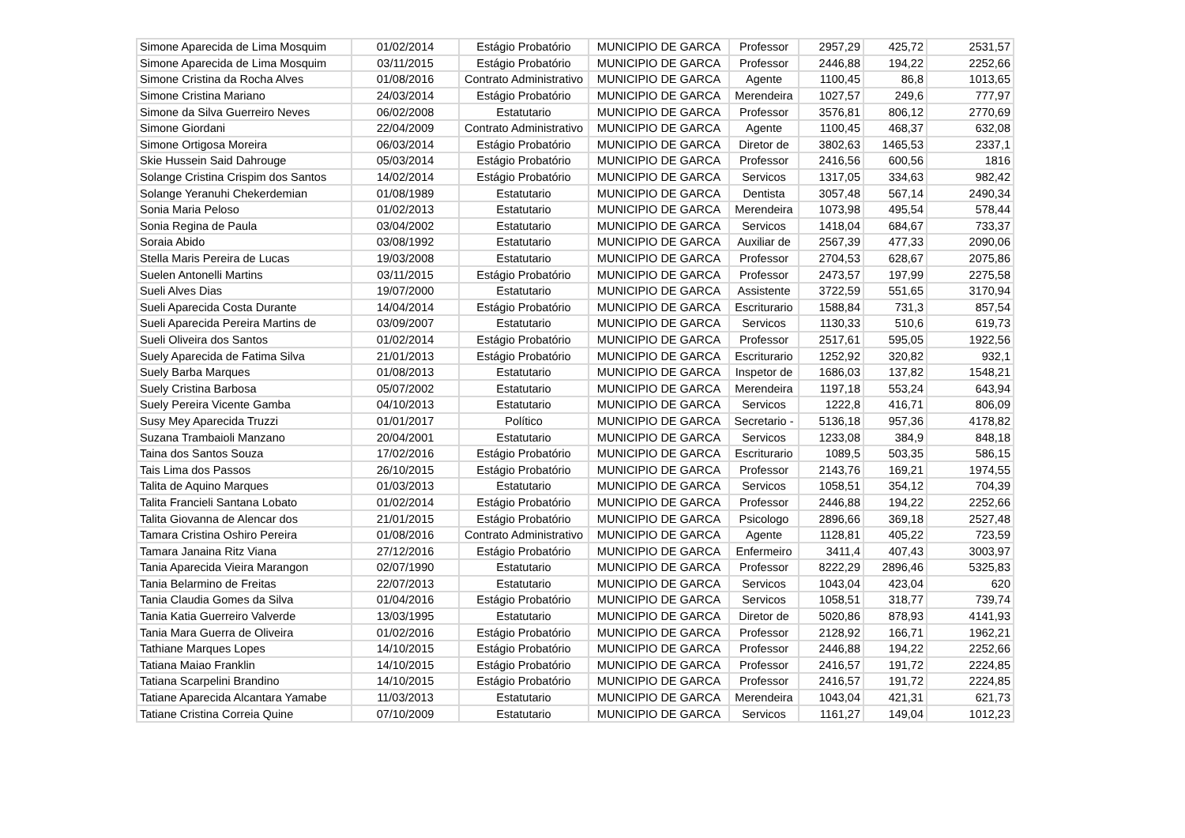| Simone Aparecida de Lima Mosquim | 01/02/2014 | Estágio Probatório | MUNICIPIO DE GARCA | Professor | 2957,29 | 425,72 | 2531,57 |
| Simone Aparecida de Lima Mosquim | 03/11/2015 | Estágio Probatório | MUNICIPIO DE GARCA | Professor | 2446,88 | 194,22 | 2252,66 |
| Simone Cristina da Rocha Alves | 01/08/2016 | Contrato Administrativo | MUNICIPIO DE GARCA | Agente | 1100,45 | 86,8 | 1013,65 |
| Simone Cristina Mariano | 24/03/2014 | Estágio Probatório | MUNICIPIO DE GARCA | Merendeira | 1027,57 | 249,6 | 777,97 |
| Simone da Silva Guerreiro Neves | 06/02/2008 | Estatutario | MUNICIPIO DE GARCA | Professor | 3576,81 | 806,12 | 2770,69 |
| Simone Giordani | 22/04/2009 | Contrato Administrativo | MUNICIPIO DE GARCA | Agente | 1100,45 | 468,37 | 632,08 |
| Simone Ortigosa Moreira | 06/03/2014 | Estágio Probatório | MUNICIPIO DE GARCA | Diretor de | 3802,63 | 1465,53 | 2337,1 |
| Skie Hussein Said Dahrouge | 05/03/2014 | Estágio Probatório | MUNICIPIO DE GARCA | Professor | 2416,56 | 600,56 | 1816 |
| Solange Cristina Crispim dos Santos | 14/02/2014 | Estágio Probatório | MUNICIPIO DE GARCA | Servicos | 1317,05 | 334,63 | 982,42 |
| Solange Yeranuhi Chekerdemian | 01/08/1989 | Estatutario | MUNICIPIO DE GARCA | Dentista | 3057,48 | 567,14 | 2490,34 |
| Sonia Maria Peloso | 01/02/2013 | Estatutario | MUNICIPIO DE GARCA | Merendeira | 1073,98 | 495,54 | 578,44 |
| Sonia Regina de Paula | 03/04/2002 | Estatutario | MUNICIPIO DE GARCA | Servicos | 1418,04 | 684,67 | 733,37 |
| Soraia Abido | 03/08/1992 | Estatutario | MUNICIPIO DE GARCA | Auxiliar de | 2567,39 | 477,33 | 2090,06 |
| Stella Maris Pereira de Lucas | 19/03/2008 | Estatutario | MUNICIPIO DE GARCA | Professor | 2704,53 | 628,67 | 2075,86 |
| Suelen Antonelli Martins | 03/11/2015 | Estágio Probatório | MUNICIPIO DE GARCA | Professor | 2473,57 | 197,99 | 2275,58 |
| Sueli Alves Dias | 19/07/2000 | Estatutario | MUNICIPIO DE GARCA | Assistente | 3722,59 | 551,65 | 3170,94 |
| Sueli Aparecida Costa Durante | 14/04/2014 | Estágio Probatório | MUNICIPIO DE GARCA | Escriturario | 1588,84 | 731,3 | 857,54 |
| Sueli Aparecida Pereira Martins de | 03/09/2007 | Estatutario | MUNICIPIO DE GARCA | Servicos | 1130,33 | 510,6 | 619,73 |
| Sueli Oliveira dos Santos | 01/02/2014 | Estágio Probatório | MUNICIPIO DE GARCA | Professor | 2517,61 | 595,05 | 1922,56 |
| Suely Aparecida de Fatima Silva | 21/01/2013 | Estágio Probatório | MUNICIPIO DE GARCA | Escriturario | 1252,92 | 320,82 | 932,1 |
| Suely Barba Marques | 01/08/2013 | Estatutario | MUNICIPIO DE GARCA | Inspetor de | 1686,03 | 137,82 | 1548,21 |
| Suely Cristina Barbosa | 05/07/2002 | Estatutario | MUNICIPIO DE GARCA | Merendeira | 1197,18 | 553,24 | 643,94 |
| Suely Pereira Vicente Gamba | 04/10/2013 | Estatutario | MUNICIPIO DE GARCA | Servicos | 1222,8 | 416,71 | 806,09 |
| Susy Mey Aparecida Truzzi | 01/01/2017 | Político | MUNICIPIO DE GARCA | Secretario - | 5136,18 | 957,36 | 4178,82 |
| Suzana Trambaioli Manzano | 20/04/2001 | Estatutario | MUNICIPIO DE GARCA | Servicos | 1233,08 | 384,9 | 848,18 |
| Taina dos Santos Souza | 17/02/2016 | Estágio Probatório | MUNICIPIO DE GARCA | Escriturario | 1089,5 | 503,35 | 586,15 |
| Tais Lima dos Passos | 26/10/2015 | Estágio Probatório | MUNICIPIO DE GARCA | Professor | 2143,76 | 169,21 | 1974,55 |
| Talita de Aquino Marques | 01/03/2013 | Estatutario | MUNICIPIO DE GARCA | Servicos | 1058,51 | 354,12 | 704,39 |
| Talita Francieli Santana Lobato | 01/02/2014 | Estágio Probatório | MUNICIPIO DE GARCA | Professor | 2446,88 | 194,22 | 2252,66 |
| Talita Giovanna de Alencar dos | 21/01/2015 | Estágio Probatório | MUNICIPIO DE GARCA | Psicologo | 2896,66 | 369,18 | 2527,48 |
| Tamara Cristina Oshiro Pereira | 01/08/2016 | Contrato Administrativo | MUNICIPIO DE GARCA | Agente | 1128,81 | 405,22 | 723,59 |
| Tamara Janaina Ritz Viana | 27/12/2016 | Estágio Probatório | MUNICIPIO DE GARCA | Enfermeiro | 3411,4 | 407,43 | 3003,97 |
| Tania Aparecida Vieira Marangon | 02/07/1990 | Estatutario | MUNICIPIO DE GARCA | Professor | 8222,29 | 2896,46 | 5325,83 |
| Tania Belarmino de Freitas | 22/07/2013 | Estatutario | MUNICIPIO DE GARCA | Servicos | 1043,04 | 423,04 | 620 |
| Tania Claudia Gomes da Silva | 01/04/2016 | Estágio Probatório | MUNICIPIO DE GARCA | Servicos | 1058,51 | 318,77 | 739,74 |
| Tania Katia Guerreiro Valverde | 13/03/1995 | Estatutario | MUNICIPIO DE GARCA | Diretor de | 5020,86 | 878,93 | 4141,93 |
| Tania Mara Guerra de Oliveira | 01/02/2016 | Estágio Probatório | MUNICIPIO DE GARCA | Professor | 2128,92 | 166,71 | 1962,21 |
| Tathiane Marques Lopes | 14/10/2015 | Estágio Probatório | MUNICIPIO DE GARCA | Professor | 2446,88 | 194,22 | 2252,66 |
| Tatiana Maiao Franklin | 14/10/2015 | Estágio Probatório | MUNICIPIO DE GARCA | Professor | 2416,57 | 191,72 | 2224,85 |
| Tatiana Scarpelini Brandino | 14/10/2015 | Estágio Probatório | MUNICIPIO DE GARCA | Professor | 2416,57 | 191,72 | 2224,85 |
| Tatiane Aparecida Alcantara Yamabe | 11/03/2013 | Estatutario | MUNICIPIO DE GARCA | Merendeira | 1043,04 | 421,31 | 621,73 |
| Tatiane Cristina Correia Quine | 07/10/2009 | Estatutario | MUNICIPIO DE GARCA | Servicos | 1161,27 | 149,04 | 1012,23 |